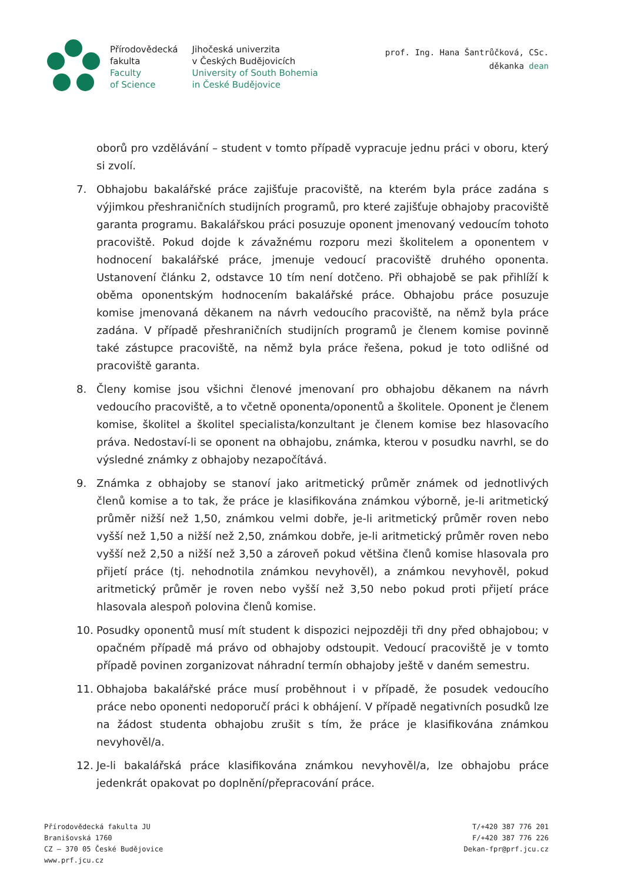Přírodovědecká
fakulta
Faculty
of Science
Jihočeská univerzita
v Českých Budějovicích
University of South Bohemia
in České Budějovice
prof. Ing. Hana Šantrůčková, CSc.
děkanka dean
oborů pro vzdělávání – student v tomto případě vypracuje jednu práci v oboru, který si zvolí.
7. Obhajobu bakalářské práce zajišťuje pracoviště, na kterém byla práce zadána s výjimkou přeshraničních studijních programů, pro které zajišťuje obhajoby pracoviště garanta programu. Bakalářskou práci posuzuje oponent jmenovaný vedoucím tohoto pracoviště. Pokud dojde k závažnému rozporu mezi školitelem a oponentem v hodnocení bakalářské práce, jmenuje vedoucí pracoviště druhého oponenta. Ustanovení článku 2, odstavce 10 tím není dotčeno. Při obhajobě se pak přihlíží k oběma oponentským hodnocením bakalářské práce. Obhajobu práce posuzuje komise jmenovaná děkanem na návrh vedoucího pracoviště, na němž byla práce zadána. V případě přeshraničních studijních programů je členem komise povinně také zástupce pracoviště, na němž byla práce řešena, pokud je toto odlišné od pracoviště garanta.
8. Členy komise jsou všichni členové jmenovaní pro obhajobu děkanem na návrh vedoucího pracoviště, a to včetně oponenta/oponentů a školitele. Oponent je členem komise, školitel a školitel specialista/konzultant je členem komise bez hlasovacího práva. Nedostaví-li se oponent na obhajobu, známka, kterou v posudku navrhl, se do výsledné známky z obhajoby nezapočítává.
9. Známka z obhajoby se stanoví jako aritmetický průměr známek od jednotlivých členů komise a to tak, že práce je klasifikována známkou výborně, je-li aritmetický průměr nižší než 1,50, známkou velmi dobře, je-li aritmetický průměr roven nebo vyšší než 1,50 a nižší než 2,50, známkou dobře, je-li aritmetický průměr roven nebo vyšší než 2,50 a nižší než 3,50 a zároveň pokud většina členů komise hlasovala pro přijetí práce (tj. nehodnotila známkou nevyhověl), a známkou nevyhověl, pokud aritmetický průměr je roven nebo vyšší než 3,50 nebo pokud proti přijetí práce hlasovala alespoň polovina členů komise.
10. Posudky oponentů musí mít student k dispozici nejpozději tři dny před obhajobou; v opačném případě má právo od obhajoby odstoupit. Vedoucí pracoviště je v tomto případě povinen zorganizovat náhradní termín obhajoby ještě v daném semestru.
11. Obhajoba bakalářské práce musí proběhnout i v případě, že posudek vedoucího práce nebo oponenti nedoporučí práci k obhájení. V případě negativních posudků lze na žádost studenta obhajobu zrušit s tím, že práce je klasifikována známkou nevyhověl/a.
12. Je-li bakalářská práce klasifikována známkou nevyhověl/a, lze obhajobu práce jedenkrát opakovat po doplnění/přepracování práce.
Přírodovědecká fakulta JU
Branišovská 1760
CZ – 370 05 České Budějovice
www.prf.jcu.cz
T/+420 387 776 201
F/+420 387 776 226
Dekan-fpr@prf.jcu.cz